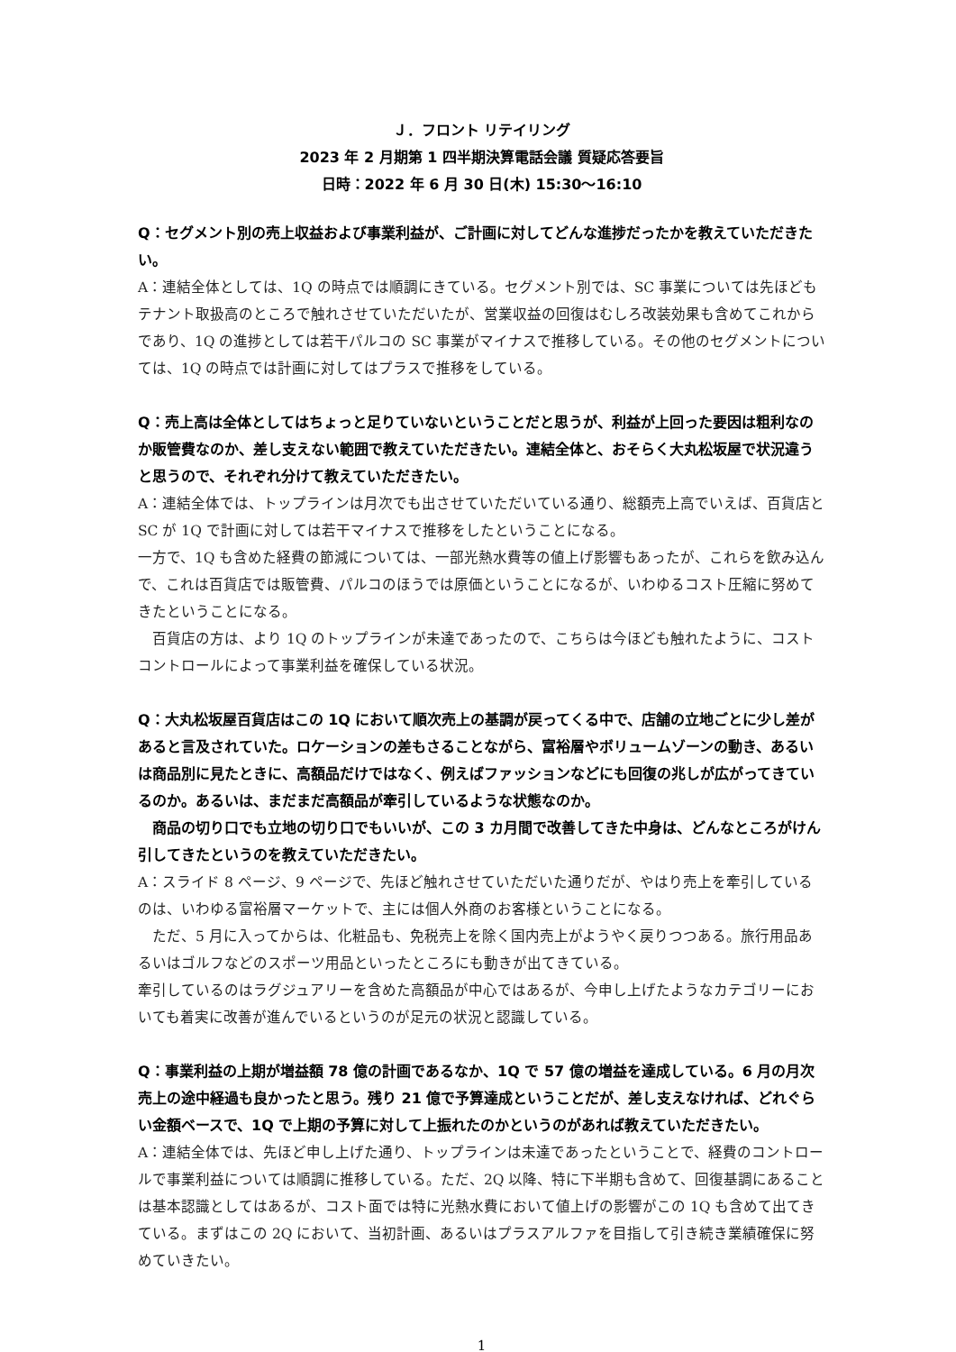Ｊ．フロント リテイリング
2023 年 2 月期第 1 四半期決算電話会議 質疑応答要旨
日時：2022 年 6 月 30 日(木) 15:30～16:10
Q：セグメント別の売上収益および事業利益が、ご計画に対してどんな進捗だったかを教えていただきたい。
A：連結全体としては、1Q の時点では順調にきている。セグメント別では、SC 事業については先ほどもテナント取扱高のところで触れさせていただいたが、営業収益の回復はむしろ改装効果も含めてこれからであり、1Q の進捗としては若干パルコの SC 事業がマイナスで推移している。その他のセグメントについては、1Q の時点では計画に対してはプラスで推移をしている。
Q：売上高は全体としてはちょっと足りていないということだと思うが、利益が上回った要因は粗利なのか販管費なのか、差し支えない範囲で教えていただきたい。連結全体と、おそらく大丸松坂屋で状況違うと思うので、それぞれ分けて教えていただきたい。
A：連結全体では、トップラインは月次でも出させていただいている通り、総額売上高でいえば、百貨店と SC が 1Q で計画に対しては若干マイナスで推移をしたということになる。
一方で、1Q も含めた経費の節減については、一部光熱水費等の値上げ影響もあったが、これらを飲み込んで、これは百貨店では販管費、パルコのほうでは原価ということになるが、いわゆるコスト圧縮に努めてきたということになる。
　百貨店の方は、より 1Q のトップラインが未達であったので、こちらは今ほども触れたように、コストコントロールによって事業利益を確保している状況。
Q：大丸松坂屋百貨店はこの 1Q において順次売上の基調が戻ってくる中で、店舗の立地ごとに少し差があると言及されていた。ロケーションの差もさることながら、富裕層やボリュームゾーンの動き、あるいは商品別に見たときに、高額品だけではなく、例えばファッションなどにも回復の兆しが広がってきているのか。あるいは、まだまだ高額品が牽引しているような状態なのか。
　商品の切り口でも立地の切り口でもいいが、この 3 カ月間で改善してきた中身は、どんなところがけん引してきたというのを教えていただきたい。
A：スライド 8 ページ、9 ページで、先ほど触れさせていただいた通りだが、やはり売上を牽引しているのは、いわゆる富裕層マーケットで、主には個人外商のお客様ということになる。
　ただ、5 月に入ってからは、化粧品も、免税売上を除く国内売上がようやく戻りつつある。旅行用品あるいはゴルフなどのスポーツ用品といったところにも動きが出てきている。
牽引しているのはラグジュアリーを含めた高額品が中心ではあるが、今申し上げたようなカテゴリーにおいても着実に改善が進んでいるというのが足元の状況と認識している。
Q：事業利益の上期が増益額 78 億の計画であるなか、1Q で 57 億の増益を達成している。6 月の月次売上の途中経過も良かったと思う。残り 21 億で予算達成ということだが、差し支えなければ、どれぐらい金額ベースで、1Q で上期の予算に対して上振れたのかというのがあれば教えていただきたい。
A：連結全体では、先ほど申し上げた通り、トップラインは未達であったということで、経費のコントロールで事業利益については順調に推移している。ただ、2Q 以降、特に下半期も含めて、回復基調にあることは基本認識としてはあるが、コスト面では特に光熱水費において値上げの影響がこの 1Q も含めて出てきている。まずはこの 2Q において、当初計画、あるいはプラスアルファを目指して引き続き業績確保に努めていきたい。
1